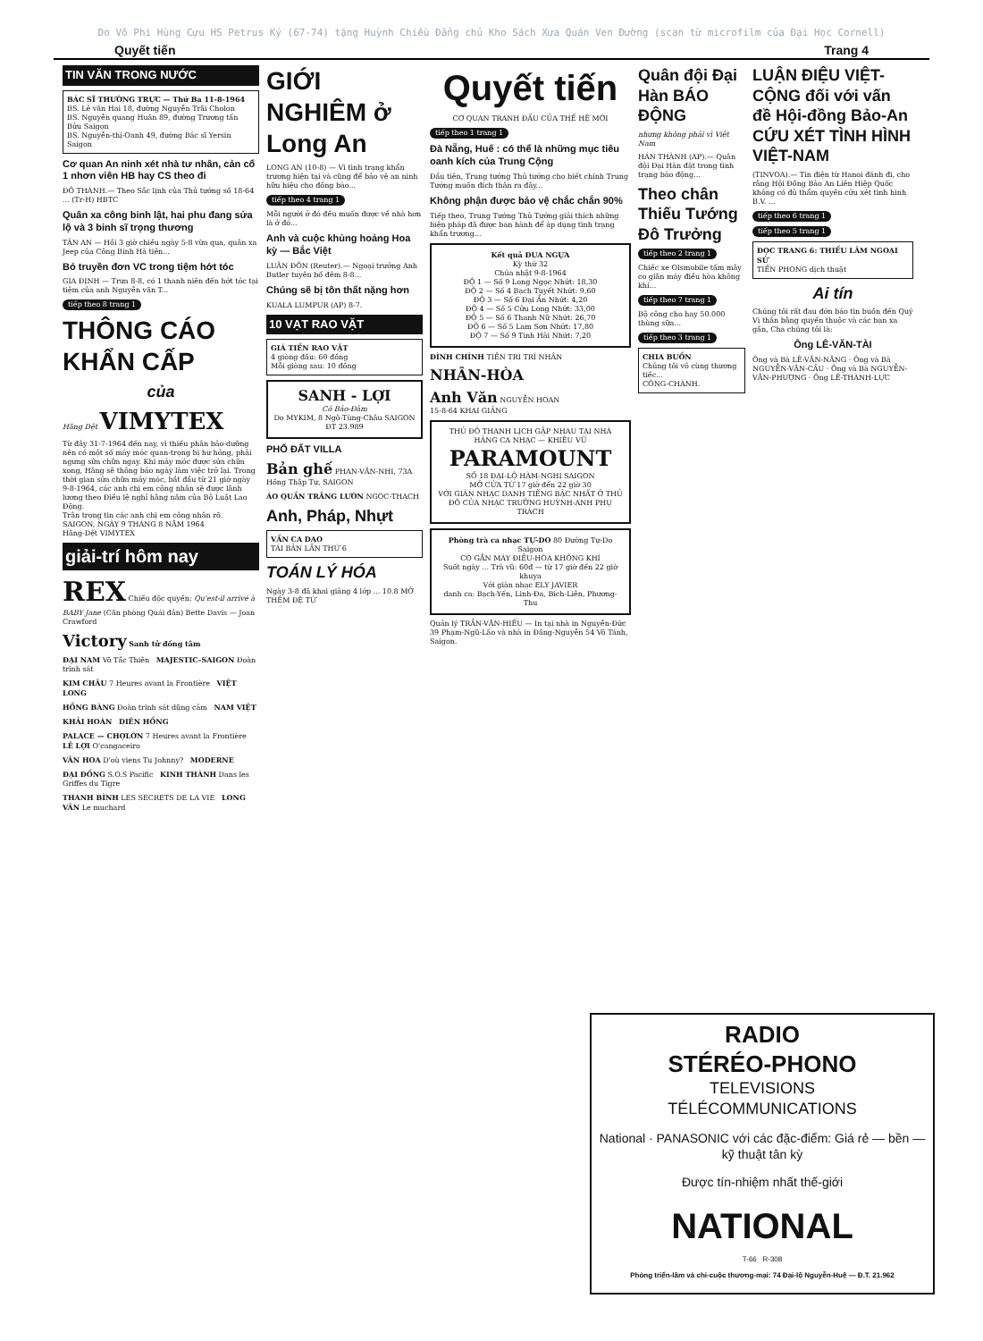Do Võ Phi Hùng Cựu HS Petrus Ký (67-74) tặng Huỳnh Chiều Đẳng chủ Kho Sách Xưa Quán Ven Đường (scan từ microfilm của Đại Học Cornell)
Quyết tiến Trang 4
TIN VĂN TRONG NƯỚC
BÁC SĨ THƯỜNG TRỰC — Thứ Ba 11-8-1964
BS. Lê văn Hai 18, đường Nguyễn Trãi Cholon
BS. Nguyễn quang Huân 89, đường Trương tấn Bửu Saigon
BS. Nguyễn-thị-Oanh 49, đường Bác sĩ Yersin Saigon
Cơ quan An ninh xét nhà tư nhân, cản cổ 1 nhơn viên HB hay CS theo đi
ĐÔ THÀNH.— Theo Sắc lịnh của Thủ tướng số 18-64 ... (Tr-H) HBTC
Quân xa công binh lật, hai phu đang sửa lộ và 3 binh sĩ trọng thương
TÂN AN — Hồi 3 giờ chiều ngày 5-8 vừa qua, quân xa Jeep của Công Binh Hà tiên...
Bỏ truyền đơn VC trong tiệm hớt tóc
GIA ĐỊNH — Trưa 8-8, có 1 thanh niên đến hớt tóc tại tiệm của anh Nguyễn văn T...
tiếp theo 8 trang 1
THÔNG CÁO KHẨN CẤP
của
Hãng Dệt VIMYTEX
Từ đây 31-7-1964 đến nay, vì thiếu phân bảo-dưỡng nên có một số máy móc quan-trọng bị hư hỏng, phải ngưng sửa chữa ngay. Khi máy móc được sửa chữa xong, Hãng sẽ thông báo ngày làm việc trở lại. Trong thời gian sửa chữa máy móc, bắt đầu từ 21 giờ ngày 9-8-1964, các anh chị em công nhân sẽ được lãnh lương theo Điều lệ nghỉ hằng năm của Bộ Luật Lao Động.
Trân trọng tin các anh chị em công nhân rõ.
SAIGON, NGÀY 9 THÁNG 8 NĂM 1964
Hãng-Dệt VIMYTEX
giải-trí hôm nay
REX Chiếu độc quyền: Qu'est-il arrivé à BABY Jane (Căn phòng Quái đản) Bette Davis — Joan Crawford
Victory Sanh tử đồng tâm
ĐẠI NAM Võ Tắc Thiên MAJESTIC–SAIGON Đoàn trinh sát
KIM CHÂU 7 Heures avant la Frontière VIỆT LONG
HỒNG BÀNG Đoàn trinh sát dũng cảm NAM VIỆT
KHẢI HOÀN DIÊN HỒNG
PALACE — CHỢLỚN 7 Heures avant la Frontière LÊ LỢI O'cangaceiro
VÂN HOA D'où viens Tu Johnny? MODERNE
ĐẠI ĐỒNG S.O.S Pacific KINH THÀNH Dans les Griffes du Tigre
THANH BÌNH LES SECRETS DE LA VIE LONG VÂN Le muchard
GIỚI NGHIÊM ở Long An
LONG AN (10-8) — Vì tình trạng khẩn trương hiện tại và cũng để bảo vệ an ninh hữu hiệu cho đồng bào...
tiếp theo 4 trang 1
Mỗi người ở đó đều muốn được về nhà hơn là ở đó...
Anh và cuộc khủng hoảng Hoa kỳ — Bắc Việt
LUÂN ĐÔN (Reuter).— Ngoại trưởng Anh Butler tuyên bố đêm 8-8...
Chúng sẽ bị tôn thất nặng hơn
KUALA LUMPUR (AP) 8-7.
10 VẠT RAO VẶT
GIÁ TIỀN RAO VẶT
4 giòng đầu: 60 đồng
Mỗi giòng sau: 10 đồng
SANH - LỢI
Có Bảo-Đảm
Do MYKIM, 8 Ngô-Tùng-Châu SAIGON ĐT 23.989
PHỐ ĐẤT VILLA
Bản ghế PHAN-VĂN-NHI, 73A Hồng Thập Tự, SAIGON
ÁO QUẦN TRẮNG LƯỚN NGỌC-THẠCH
Anh, Pháp, Nhựt
VẦN CA DAO
TÁI BẢN LẦN THỨ 6
TOÁN LÝ HÓA
Ngày 3-8 đã khai giảng 4 lớp ... 10.8 MỞ THÊM ĐỆ TỨ
Quyết tiến
CƠ QUAN TRANH ĐẤU CỦA THẾ HỆ MỚI
tiếp theo 1 trang 1
Đà Nẵng, Huế : có thể là những mục tiêu oanh kích của Trung Cộng
Đầu tiên, Trung tướng Thủ tướng cho biết chính Trung Tướng muốn đích thân ra đây...
Không phận được bảo vệ chắc chắn 90%
Tiếp theo, Trung Tướng Thủ Tướng giải thích những biện pháp đã được ban hành để áp dụng tình trạng khẩn trương...
Kết quả ĐUA NGỰA
Kỳ thứ 32
Chúa nhật 9-8-1964
ĐỘ 1 — Số 9 Long Ngọc Nhứt: 18,30
ĐỘ 2 — Số 4 Bạch Tuyết Nhứt: 9,60
ĐỘ 3 — Số 6 Đại Ẩn Nhứt: 4,20
ĐỘ 4 — Số 5 Cửu Long Nhứt: 33,00
ĐỘ 5 — Số 6 Thanh Nữ Nhứt: 26,70
ĐỘ 6 — Số 5 Lam Sơn Nhứt: 17,80
ĐỘ 7 — Số 9 Tinh Hải Nhứt: 7,20
ĐÌNH CHÍNH TIỀN TRI TRÍ NHÂN
NHÂN-HÒA
Anh Văn NGUYỄN HOAN
15-8-64 KHAI GIẢNG
THỦ ĐÔ THANH LỊCH GẶP NHAU TẠI NHÀ HÀNG CA NHẠC — KHIÊU VŨ
PARAMOUNT
SỐ 18 ĐẠI-LỘ HÀM-NGHI SAIGON
MỞ CỬA TỪ 17 giờ đến 22 giờ 30
VỚI GIÀN NHẠC DANH TIẾNG BẬC NHẤT Ở THỦ ĐÔ CỦA NHẠC TRƯỞNG HUỲNH-ANH PHỤ TRÁCH
Phòng trà ca nhạc TỰ-DO 80 Đường Tự-Do Saigon
CÓ GẮN MÁY ĐIỀU-HÒA KHÔNG KHÍ
Suốt ngày ... Trà vũ: 60đ — từ 17 giờ đến 22 giờ khuya
Với giàn nhạc ELY JAVIER
danh ca: Bạch-Yến, Linh-Đa, Bích-Liên, Phương-Thu
Quản lý TRẦN-VĂN-HIẾU — In tại nhà in Nguyễn-Đức 39 Phạm-Ngũ-Lão và nhà in Đăng-Nguyễn 54 Võ Tánh, Saigon.
Quân đội Đại Hàn BÁO ĐỘNG
nhưng không phải vì Việt Nam
HÁN THÀNH (AP).— Quân đội Đại Hàn đặt trong tình trạng báo động...
Theo chân Thiếu Tướng Đô Trưởng
tiếp theo 2 trang 1
Chiếc xe Olsmobile tấm mây co giãn máy điều hòa không khí...
tiếp theo 7 trang 1
Bộ công cho hay 50.000 thùng sữa...
tiếp theo 3 trang 1
CHIA BUỒN
Chúng tôi vô cùng thương tiếc...
CÔNG-CHÁNH.
LUẬN ĐIỆU VIỆT-CỘNG đối với vấn đề Hội-đồng Bảo-An CỨU XÉT TÌNH HÌNH VIỆT-NAM
(TINVOA).— Tin điện từ Hanoi đánh đi, cho rằng Hội Đồng Bảo An Liên Hiệp Quốc không có đủ thẩm quyền cứu xét tình hình B.V. ...
tiếp theo 6 trang 1
tiếp theo 5 trang 1
ĐỌC TRANG 6: THIẾU LÂM NGOẠI SỬ
TIỀN PHONG dịch thuật
Ai tín
Chúng tôi rất đau đớn báo tin buồn đến Quý Vị thân bằng quyến thuộc và các bạn xa gần, Cha chúng tôi là:
Ông LÊ-VĂN-TÀI
Ông và Bà LÊ-VĂN-NĂNG · Ông và Bà NGUYỄN-VĂN-CẦU · Ông và Bà NGUYỄN-VĂN-PHƯỢNG · Ông LÊ-THÀNH-LỰC
RADIO
STÉRÉO-PHONO
TELEVISIONS
TÉLÉCOMMUNICATIONS
National · PANASONIC với các đặc-điểm: Giá rẻ — bền — kỹ thuật tân kỳ
Được tín-nhiệm nhất thế-giới
NATIONAL
T-66 R-308
Phòng triển-lãm và chi-cuộc thương-mại: 74 Đại-lộ Nguyễn-Huệ — Đ.T. 21.962